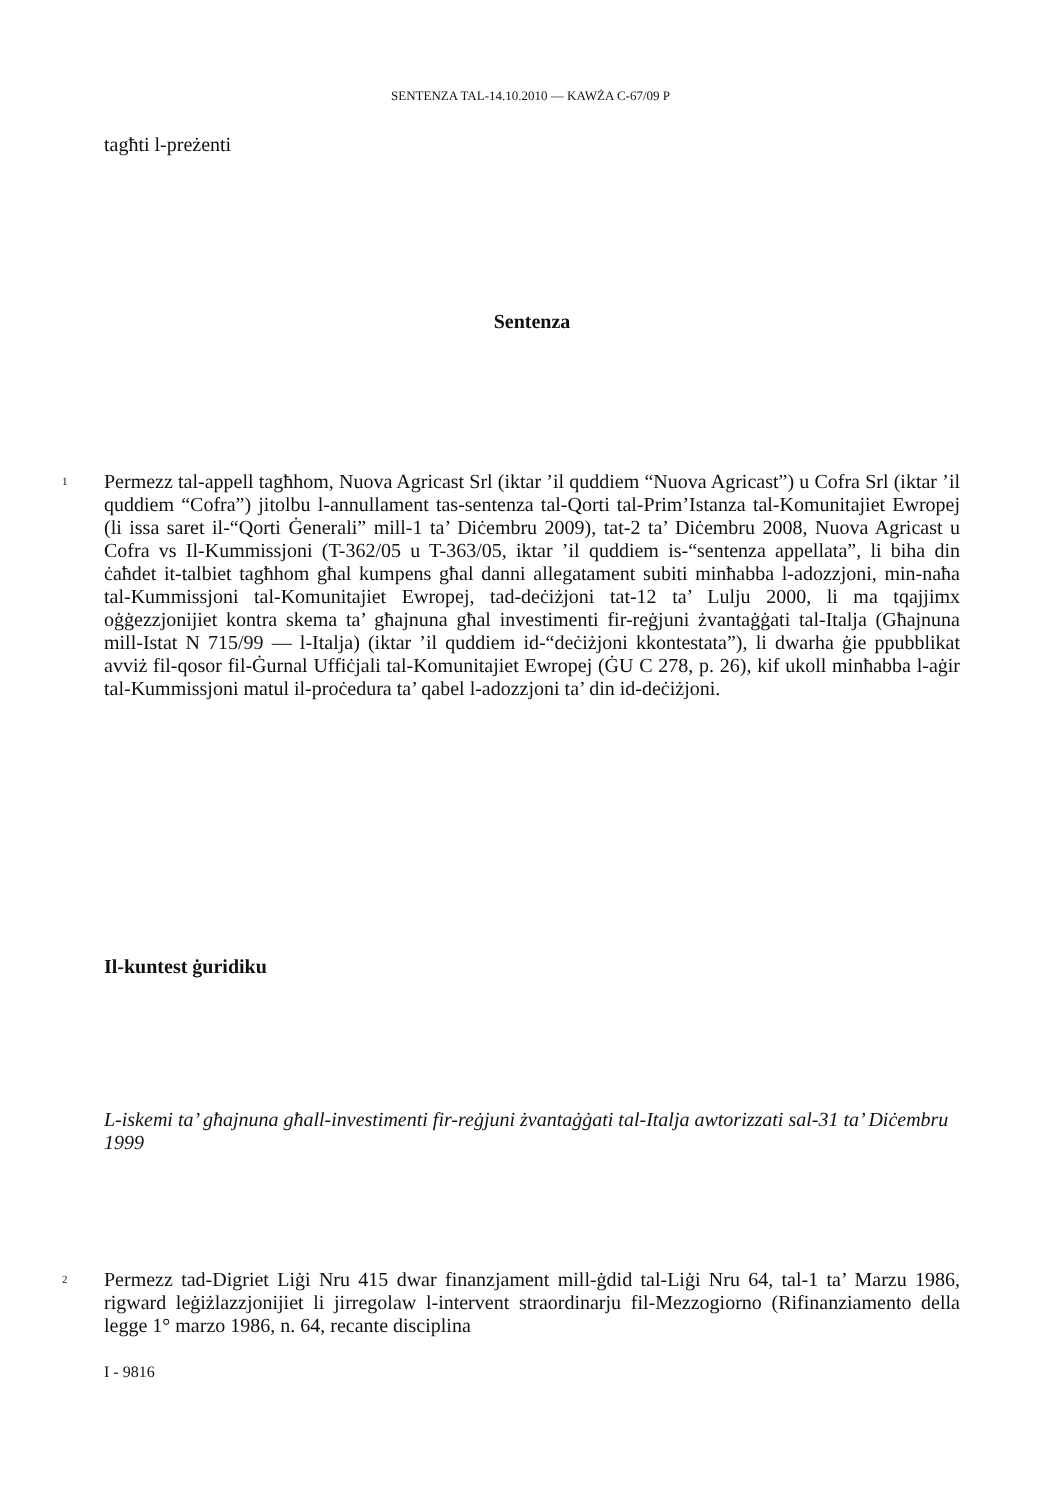SENTENZA TAL-14.10.2010 — KAWŻA C-67/09 P
tagħti l-preżenti
Sentenza
1
Permezz tal-appell tagħhom, Nuova Agricast Srl (iktar ’il quddiem “Nuova Agricast”) u Cofra Srl (iktar ’il quddiem “Cofra”) jitolbu l-annullament tas-sentenza tal-Qorti tal-Prim’Istanza tal-Komunitajiet Ewropej (li issa saret il-“Qorti Ġenerali” mill-1 ta’ Diċembru 2009), tat-2 ta’ Diċembru 2008, Nuova Agricast u Cofra vs Il-Kummissjoni (T-362/05 u T-363/05, iktar ’il quddiem is-“sentenza appellata”, li biha din ċaħdet it-talbiet tagħhom għal kumpens għal danni allegatament subiti minħabba l-adozzjoni, min-naħa tal-Kummissjoni tal-Komunitajiet Ewropej, tad-deċiżjoni tat-12 ta’ Lulju 2000, li ma tqajjimx oġġezzjonijiet kontra skema ta’ għajnuna għal investimenti fir-reġjuni żvantaġġati tal-Italja (Għajnuna mill-Istat N 715/99 — l-Italja) (iktar ’il quddiem id-“deċiżjoni kkontestata”), li dwarha ġie ppubblikat avviż fil-qosor fil-Ġurnal Uffiċjali tal-Komunitajiet Ewropej (ĠU C 278, p. 26), kif ukoll minħabba l-aġir tal-Kummissjoni matul il-proċedura ta’ qabel l-adozzjoni ta’ din id-deċiżjoni.
Il-kuntest ġuridiku
L-iskemi ta’ għajnuna għall-investimenti fir-reġjuni żvantaġġati tal-Italja awtorizzati sal-31 ta’ Diċembru 1999
2
Permezz tad-Digriet Liġi Nru 415 dwar finanzjament mill-ġdid tal-Liġi Nru 64, tal-1 ta’ Marzu 1986, rigward leġiżlazzjonijiet li jirregolaw l-intervent straordinarju fil-Mezzogiorno (Rifinanziamento della legge 1° marzo 1986, n. 64, recante disciplina
I - 9816